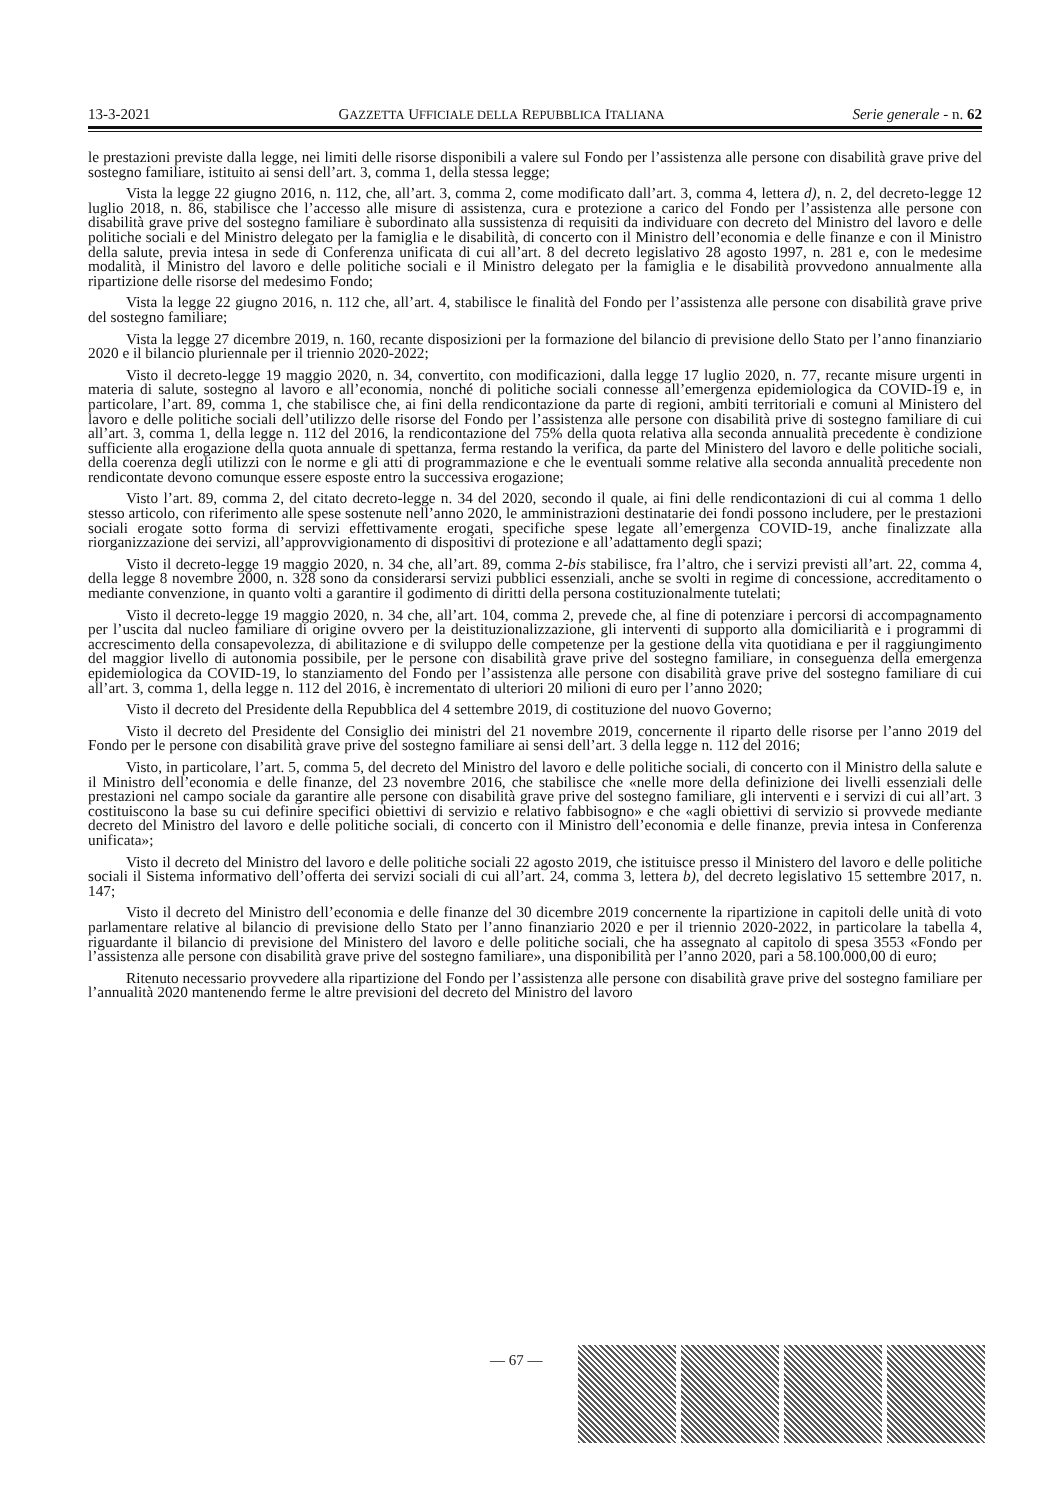13-3-2021 GAZZETTA UFFICIALE DELLA REPUBBLICA ITALIANA Serie generale - n. 62
le prestazioni previste dalla legge, nei limiti delle risorse disponibili a valere sul Fondo per l’assistenza alle persone con disabilità grave prive del sostegno familiare, istituito ai sensi dell’art. 3, comma 1, della stessa legge;
Vista la legge 22 giugno 2016, n. 112, che, all’art. 3, comma 2, come modificato dall’art. 3, comma 4, lettera d), n. 2, del decreto-legge 12 luglio 2018, n. 86, stabilisce che l’accesso alle misure di assistenza, cura e protezione a carico del Fondo per l’assistenza alle persone con disabilità grave prive del sostegno familiare è subordinato alla sussistenza di requisiti da individuare con decreto del Ministro del lavoro e delle politiche sociali e del Ministro delegato per la famiglia e le disabilità, di concerto con il Ministro dell’economia e delle finanze e con il Ministro della salute, previa intesa in sede di Conferenza unificata di cui all’art. 8 del decreto legislativo 28 agosto 1997, n. 281 e, con le medesime modalità, il Ministro del lavoro e delle politiche sociali e il Ministro delegato per la famiglia e le disabilità provvedono annualmente alla ripartizione delle risorse del medesimo Fondo;
Vista la legge 22 giugno 2016, n. 112 che, all’art. 4, stabilisce le finalità del Fondo per l’assistenza alle persone con disabilità grave prive del sostegno familiare;
Vista la legge 27 dicembre 2019, n. 160, recante disposizioni per la formazione del bilancio di previsione dello Stato per l’anno finanziario 2020 e il bilancio pluriennale per il triennio 2020-2022;
Visto il decreto-legge 19 maggio 2020, n. 34, convertito, con modificazioni, dalla legge 17 luglio 2020, n. 77, recante misure urgenti in materia di salute, sostegno al lavoro e all’economia, nonché di politiche sociali connesse all’emergenza epidemiologica da COVID-19 e, in particolare, l’art. 89, comma 1, che stabilisce che, ai fini della rendicontazione da parte di regioni, ambiti territoriali e comuni al Ministero del lavoro e delle politiche sociali dell’utilizzo delle risorse del Fondo per l’assistenza alle persone con disabilità prive di sostegno familiare di cui all’art. 3, comma 1, della legge n. 112 del 2016, la rendicontazione del 75% della quota relativa alla seconda annualità precedente è condizione sufficiente alla erogazione della quota annuale di spettanza, ferma restando la verifica, da parte del Ministero del lavoro e delle politiche sociali, della coerenza degli utilizzi con le norme e gli atti di programmazione e che le eventuali somme relative alla seconda annualità precedente non rendicontate devono comunque essere esposte entro la successiva erogazione;
Visto l’art. 89, comma 2, del citato decreto-legge n. 34 del 2020, secondo il quale, ai fini delle rendicontazioni di cui al comma 1 dello stesso articolo, con riferimento alle spese sostenute nell’anno 2020, le amministrazioni destinatarie dei fondi possono includere, per le prestazioni sociali erogate sotto forma di servizi effettivamente erogati, specifiche spese legate all’emergenza COVID-19, anche finalizzate alla riorganizzazione dei servizi, all’approvvigionamento di dispositivi di protezione e all’adattamento degli spazi;
Visto il decreto-legge 19 maggio 2020, n. 34 che, all’art. 89, comma 2-bis stabilisce, fra l’altro, che i servizi previsti all’art. 22, comma 4, della legge 8 novembre 2000, n. 328 sono da considerarsi servizi pubblici essenziali, anche se svolti in regime di concessione, accreditamento o mediante convenzione, in quanto volti a garantire il godimento di diritti della persona costituzionalmente tutelati;
Visto il decreto-legge 19 maggio 2020, n. 34 che, all’art. 104, comma 2, prevede che, al fine di potenziare i percorsi di accompagnamento per l’uscita dal nucleo familiare di origine ovvero per la deistituzionalizzazione, gli interventi di supporto alla domiciliarità e i programmi di accrescimento della consapevolezza, di abilitazione e di sviluppo delle competenze per la gestione della vita quotidiana e per il raggiungimento del maggior livello di autonomia possibile, per le persone con disabilità grave prive del sostegno familiare, in conseguenza della emergenza epidemiologica da COVID-19, lo stanziamento del Fondo per l’assistenza alle persone con disabilità grave prive del sostegno familiare di cui all’art. 3, comma 1, della legge n. 112 del 2016, è incrementato di ulteriori 20 milioni di euro per l’anno 2020;
Visto il decreto del Presidente della Repubblica del 4 settembre 2019, di costituzione del nuovo Governo;
Visto il decreto del Presidente del Consiglio dei ministri del 21 novembre 2019, concernente il riparto delle risorse per l’anno 2019 del Fondo per le persone con disabilità grave prive del sostegno familiare ai sensi dell’art. 3 della legge n. 112 del 2016;
Visto, in particolare, l’art. 5, comma 5, del decreto del Ministro del lavoro e delle politiche sociali, di concerto con il Ministro della salute e il Ministro dell’economia e delle finanze, del 23 novembre 2016, che stabilisce che «nelle more della definizione dei livelli essenziali delle prestazioni nel campo sociale da garantire alle persone con disabilità grave prive del sostegno familiare, gli interventi e i servizi di cui all’art. 3 costituiscono la base su cui definire specifici obiettivi di servizio e relativo fabbisogno» e che «agli obiettivi di servizio si provvede mediante decreto del Ministro del lavoro e delle politiche sociali, di concerto con il Ministro dell’economia e delle finanze, previa intesa in Conferenza unificata»;
Visto il decreto del Ministro del lavoro e delle politiche sociali 22 agosto 2019, che istituisce presso il Ministero del lavoro e delle politiche sociali il Sistema informativo dell’offerta dei servizi sociali di cui all’art. 24, comma 3, lettera b), del decreto legislativo 15 settembre 2017, n. 147;
Visto il decreto del Ministro dell’economia e delle finanze del 30 dicembre 2019 concernente la ripartizione in capitoli delle unità di voto parlamentare relative al bilancio di previsione dello Stato per l’anno finanziario 2020 e per il triennio 2020-2022, in particolare la tabella 4, riguardante il bilancio di previsione del Ministero del lavoro e delle politiche sociali, che ha assegnato al capitolo di spesa 3553 «Fondo per l’assistenza alle persone con disabilità grave prive del sostegno familiare», una disponibilità per l’anno 2020, pari a 58.100.000,00 di euro;
Ritenuto necessario provvedere alla ripartizione del Fondo per l’assistenza alle persone con disabilità grave prive del sostegno familiare per l’annualità 2020 mantenendo ferme le altre previsioni del decreto del Ministro del lavoro
— 67 —